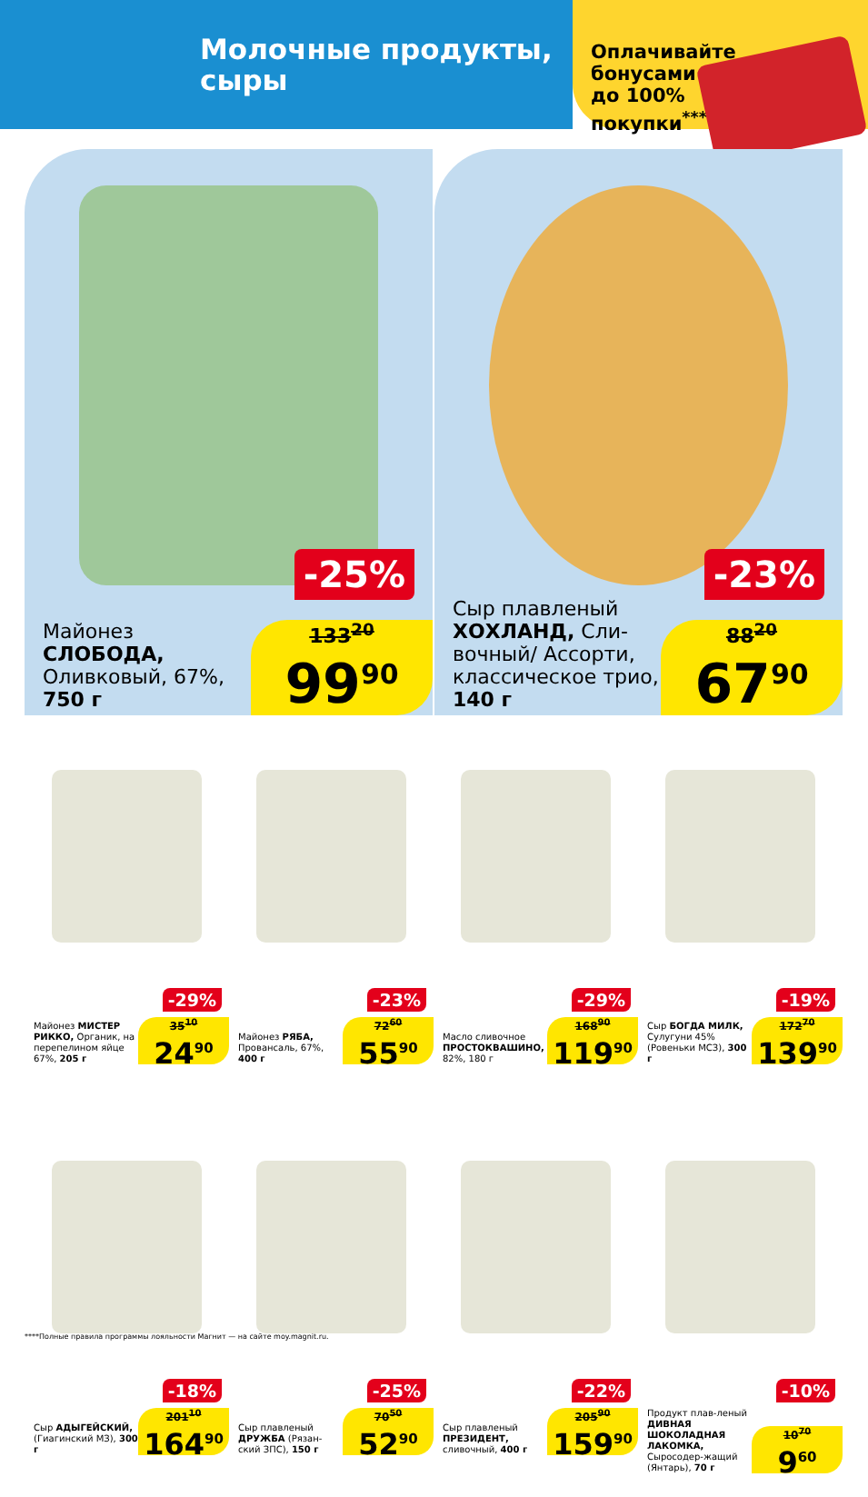Молочные продукты,
сыры
Оплачивайте
бонусами
до 100%
покупки<sup>****</sup>
-25%
Майонез
СЛОБОДА,
Оливковый, 67%,
750 г
133<sup>20</sup>
99<sup>90</sup>
-23%
Сыр плавленый
ХОХЛАНД, Сли-
вочный/ Ассорти,
классическое трио,
140 г
88<sup>20</sup>
67<sup>90</sup>
-29%
Майонез МИСТЕР РИККО, Органик, на перепелином яйце 67%, 205 г
35<sup>10</sup>
24<sup>90</sup>
-23%
Майонез РЯБА, Провансаль, 67%, 400 г
72<sup>60</sup>
55<sup>90</sup>
-29%
Масло сливочное ПРОСТОКВАШИНО, 82%, 180 г
168<sup>90</sup>
119<sup>90</sup>
-19%
Сыр БОГДА МИЛК, Сулугуни 45% (Ровеньки МСЗ), 300 г
172<sup>70</sup>
139<sup>90</sup>
-18%
Сыр АДЫГЕЙСКИЙ, (Гиагинский МЗ), 300 г
201<sup>10</sup>
164<sup>90</sup>
-25%
Сыр плавленый ДРУЖБА (Рязан-ский ЗПС), 150 г
70<sup>50</sup>
52<sup>90</sup>
-22%
Сыр плавленый ПРЕЗИДЕНТ, сливочный, 400 г
205<sup>90</sup>
159<sup>90</sup>
-10%
Продукт плав-леный ДИВНАЯ ШОКОЛАДНАЯ ЛАКОМКА, Сыросодер-жащий (Янтарь), 70 г
10<sup>70</sup>
9<sup>60</sup>
****Полные правила программы лояльности Магнит — на сайте moy.magnit.ru.